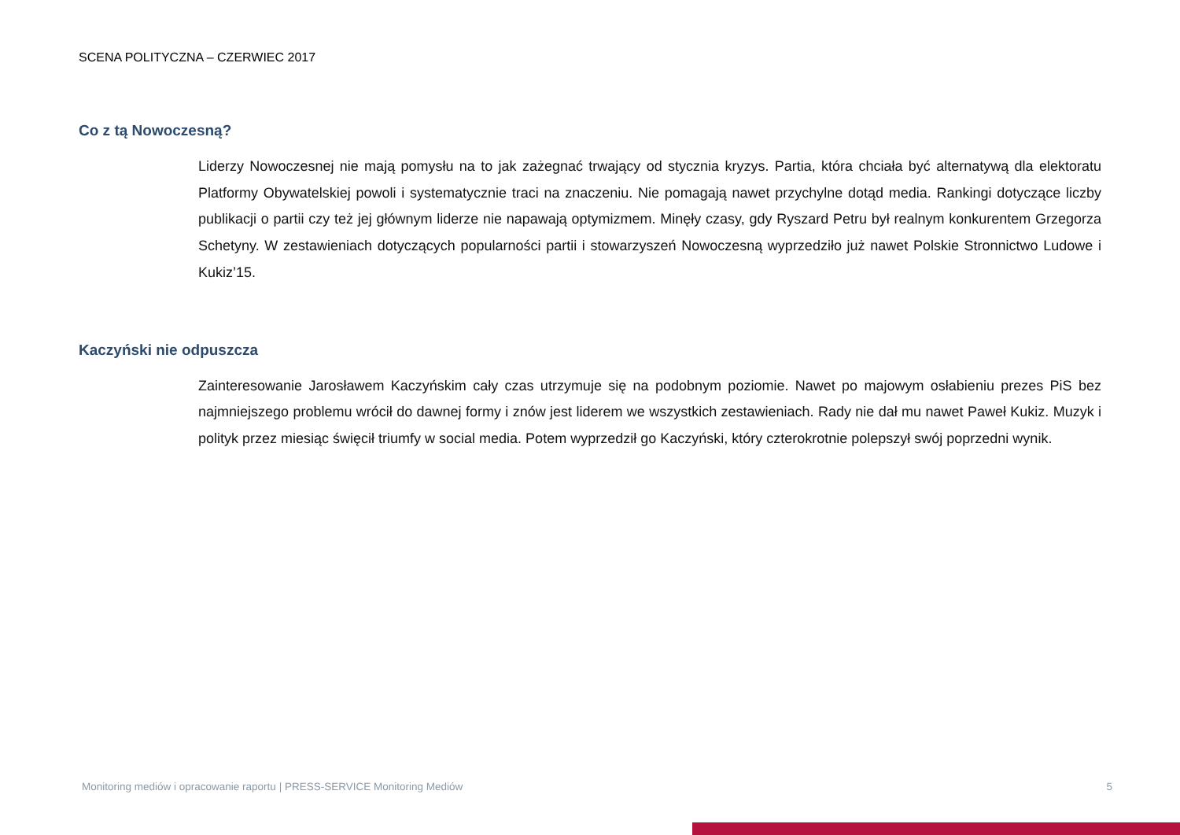SCENA POLITYCZNA – CZERWIEC 2017
Co z tą Nowoczesną?
Liderzy Nowoczesnej nie mają pomysłu na to jak zażegnać trwający od stycznia kryzys. Partia, która chciała być alternatywą dla elektoratu Platformy Obywatelskiej powoli i systematycznie traci na znaczeniu. Nie pomagają nawet przychylne dotąd media. Rankingi dotyczące liczby publikacji o partii czy też jej głównym liderze nie napawają optymizmem. Minęły czasy, gdy Ryszard Petru był realnym konkurentem Grzegorza Schetyny. W zestawieniach dotyczących popularności partii i stowarzyszeń Nowoczesną wyprzedziło już nawet Polskie Stronnictwo Ludowe i Kukiz’15.
Kaczyński nie odpuszcza
Zainteresowanie Jarosławem Kaczyńskim cały czas utrzymuje się na podobnym poziomie. Nawet po majowym osłabieniu prezes PiS bez najmniejszego problemu wrócił do dawnej formy i znów jest liderem we wszystkich zestawieniach. Rady nie dał mu nawet Paweł Kukiz. Muzyk i polityk przez miesiąc święcił triumfy w social media. Potem wyprzedził go Kaczyński, który czterokrotnie polepszył swój poprzedni wynik.
Monitoring mediów i opracowanie raportu | PRESS-SERVICE Monitoring Mediów 5